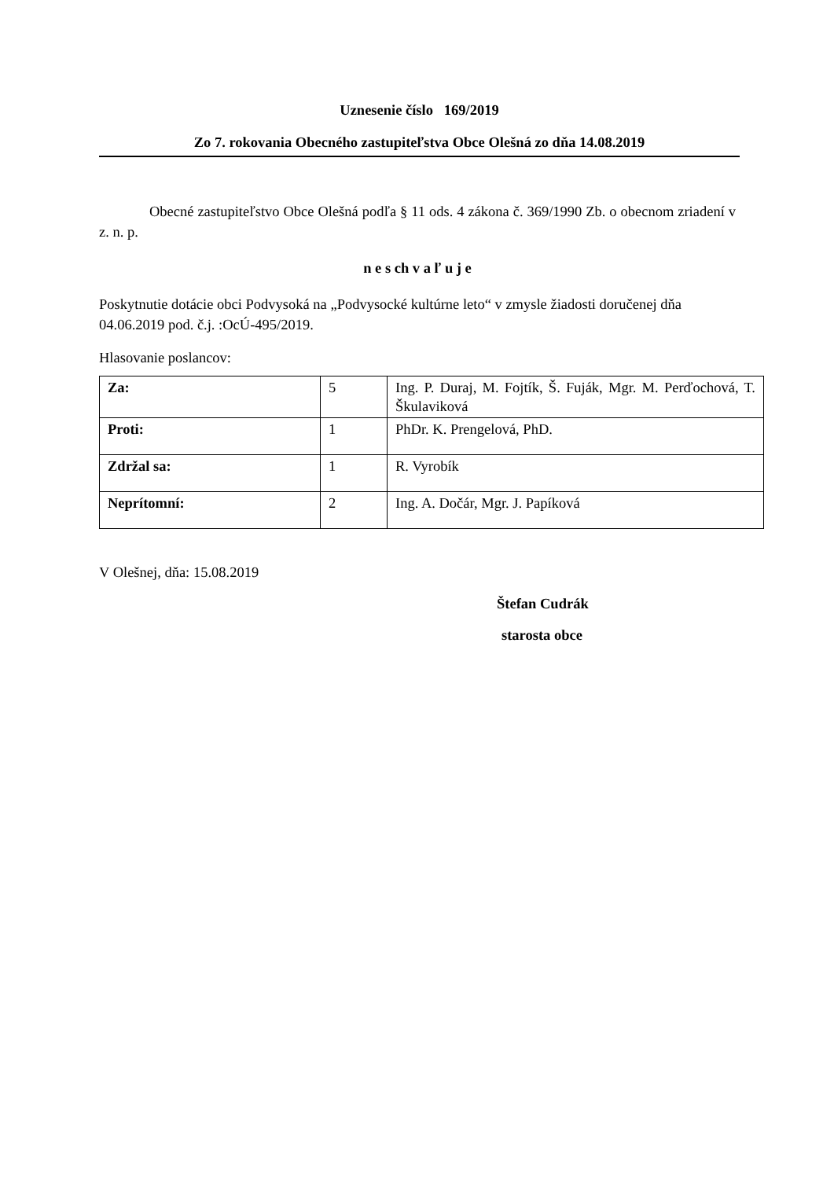Uznesenie číslo 169/2019
Zo 7. rokovania Obecného zastupiteľstva Obce Olešná zo dňa 14.08.2019
Obecné zastupiteľstvo Obce Olešná podľa § 11 ods. 4 zákona č. 369/1990 Zb. o obecnom zriadení v z. n. p.
n e s ch v a ľ u j e
Poskytnutie dotácie obci Podvysoká na „Podvysocké kultúrne leto“ v zmysle žiadosti doručenej dňa 04.06.2019 pod. č.j. :OcÚ-495/2019.
Hlasovanie poslancov:
| Za: | 5 | Ing. P. Duraj, M. Fojtík, Š. Fuják, Mgr. M. Perďochová, T. Škulaviková |
| Proti: | 1 | PhDr. K. Prengelová, PhD. |
| Zdržal sa: | 1 | R. Vyrobík |
| Neprítomní: | 2 | Ing. A. Dočár, Mgr. J. Papíková |
V Olešnej, dňa: 15.08.2019
Štefan Cudrák
starosta obce